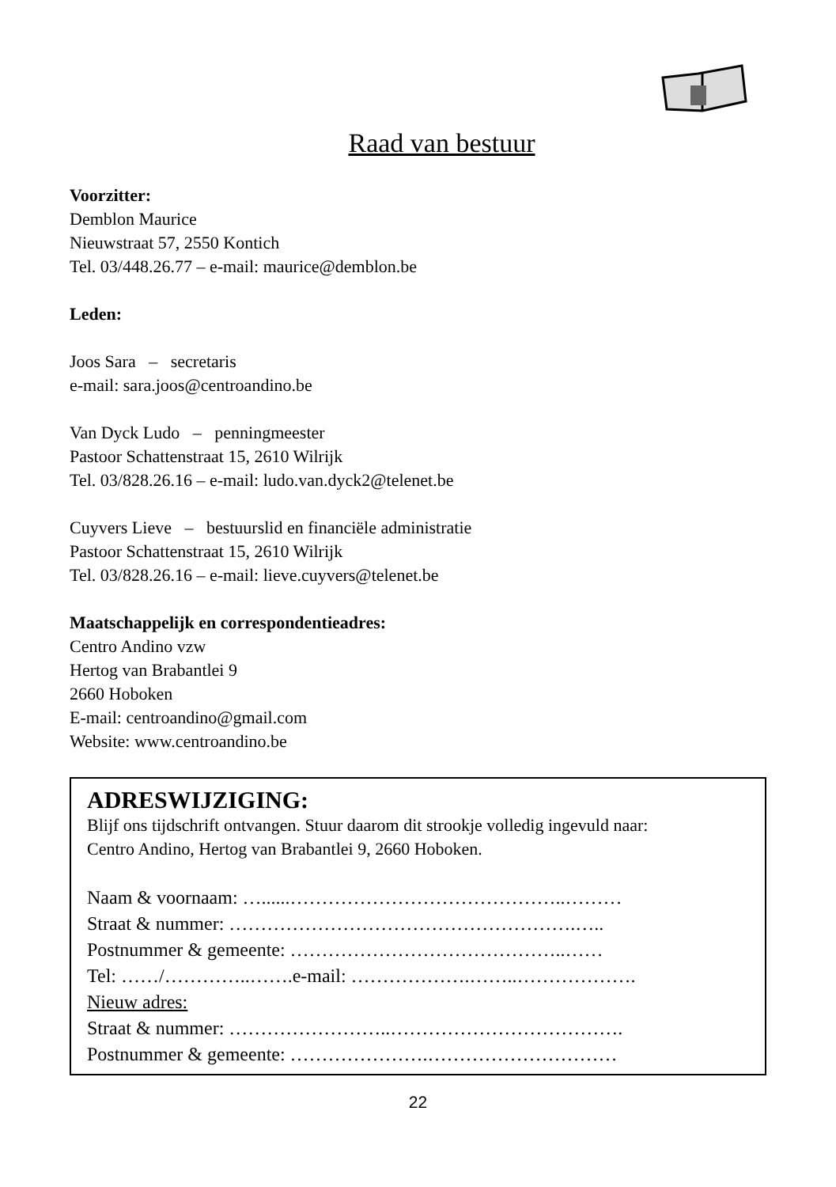Raad van bestuur
Voorzitter:
Demblon Maurice
Nieuwstraat 57, 2550 Kontich
Tel. 03/448.26.77 – e-mail: maurice@demblon.be
Leden:
Joos Sara – secretaris
e-mail: sara.joos@centroandino.be
Van Dyck Ludo – penningmeester
Pastoor Schattenstraat 15, 2610 Wilrijk
Tel. 03/828.26.16 – e-mail: ludo.van.dyck2@telenet.be
Cuyvers Lieve – bestuurslid en financiële administratie
Pastoor Schattenstraat 15, 2610 Wilrijk
Tel. 03/828.26.16 – e-mail: lieve.cuyvers@telenet.be
Maatschappelijk en correspondentieadres:
Centro Andino vzw
Hertog van Brabantlei 9
2660 Hoboken
E-mail: centroandino@gmail.com
Website: www.centroandino.be
ADRESWIJZIGING:
Blijf ons tijdschrift ontvangen. Stuur daarom dit strookje volledig ingevuld naar:
Centro Andino, Hertog van Brabantlei 9, 2660 Hoboken.
Naam & voornaam: …......……………………………………..………
Straat & nummer: ……………………………………………….…..
Postnummer & gemeente: ……………………………………..……
Tel: ……/…………..…….e-mail: ……………….……..……………….
Nieuw adres:
Straat & nummer: ……………………..……………………………….
Postnummer & gemeente: ………………….…………………………
22